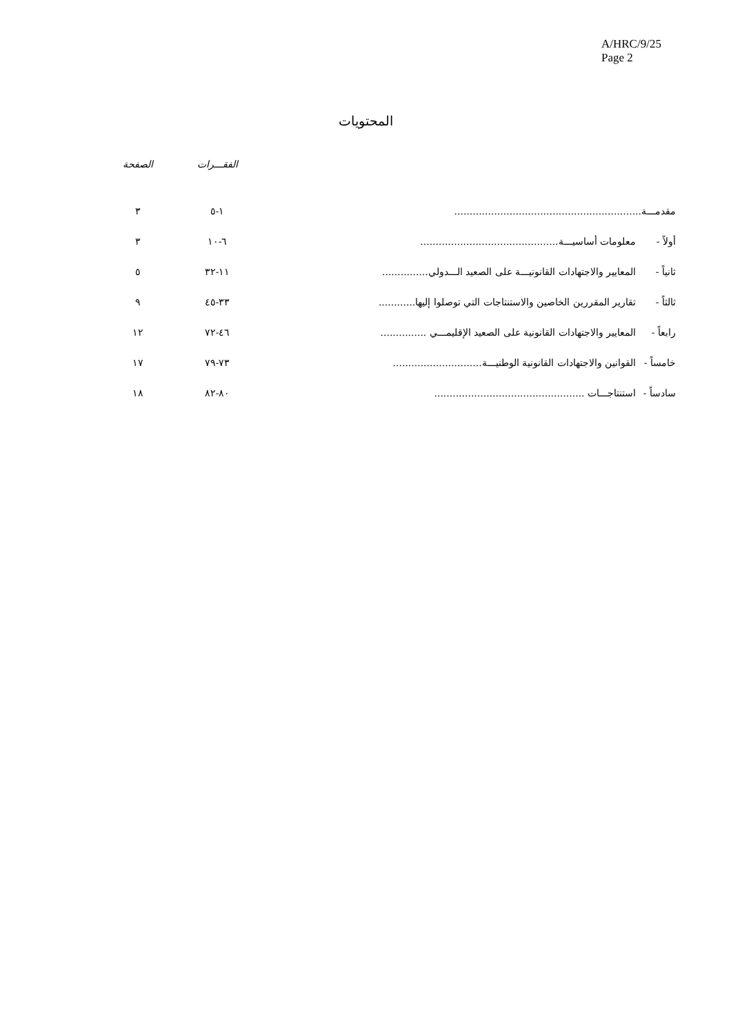A/HRC/9/25
Page 2
المحتويات
| | | الفقـــرات | الصفحة |
| --- | --- | --- | --- |
| مقدمـــة............................................................. | | ١-٥ | ٣ |
| أولاً - | معلومات أساسيـــة............................................. | ٦-١٠ | ٣ |
| ثانياً - | المعايير والاجتهادات القانونيـــة على الصعيد الـــدولي............... | ١١-٣٢ | ٥ |
| ثالثاً - | تقارير المقررين الخاصين والاستنتاجات التي توصلوا إليها............ | ٣٣-٤٥ | ٩ |
| رابعاً - | المعايير والاجتهادات القانونية على الصعيد الإقليمـــي ............... | ٤٦-٧٢ | ١٢ |
| خامساً - | القوانين والاجتهادات القانونية الوطنيـــة............................. | ٧٣-٧٩ | ١٧ |
| سادساً - | استنتاجـــات ................................................. | ٨٠-٨٢ | ١٨ |